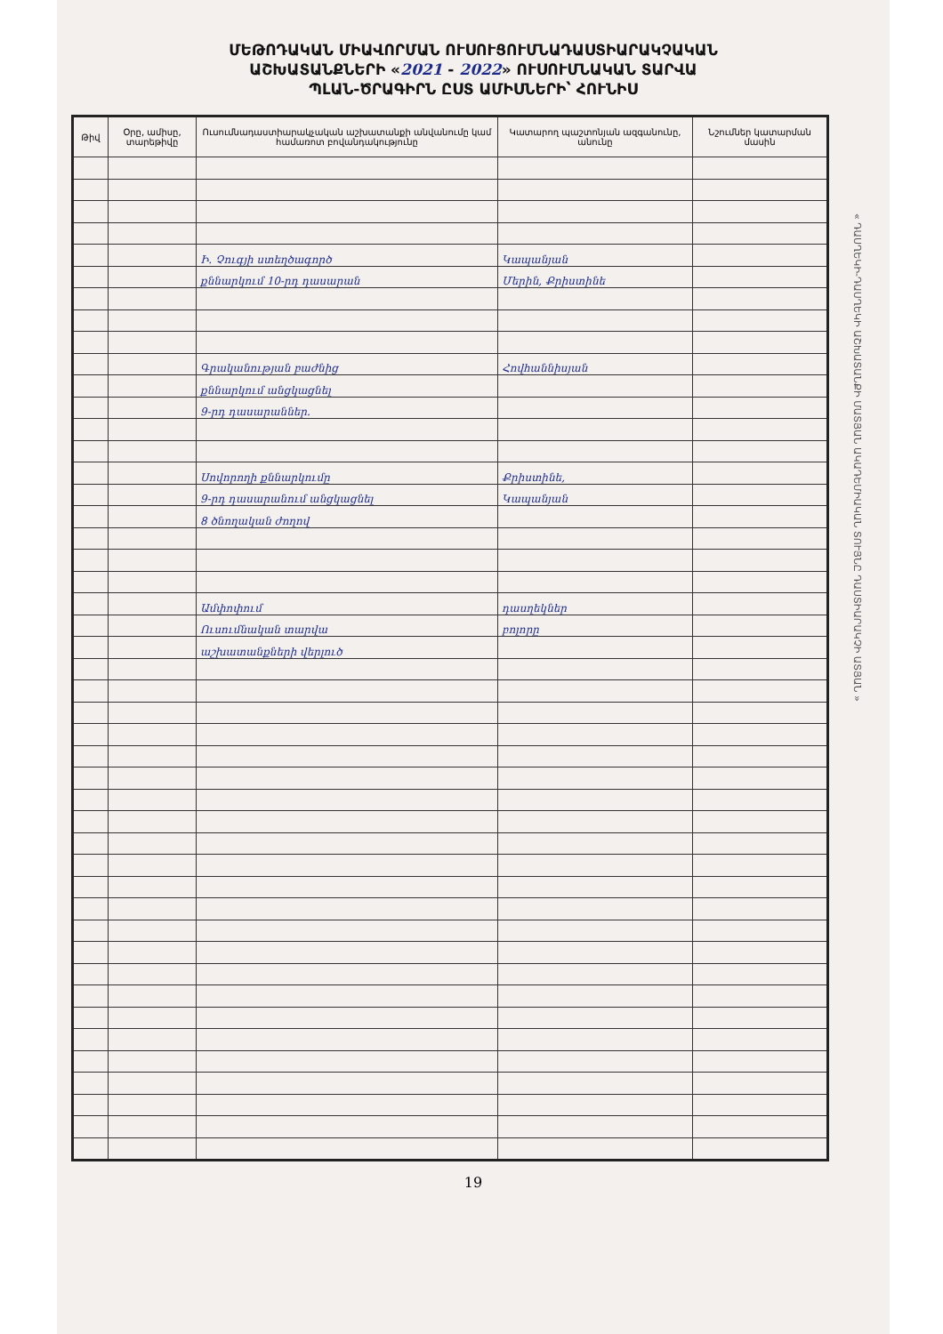ՄԵԹՈԴԱԿԱՆ ՄԻԱՎՈՐՄԱՆ ՈՒՍՈՒՑՈՒՄՆԱԴԱՍՏԻԱՐԱԿՉԱԿԱՆ
ԱՇԽԱՏԱՆՔՆԵՐԻ «2021 - 2022» ՈՒՍՈՒՄՆԱԿԱՆ ՏԱՐՎԱ
ՊԼԱՆ-ԾՐԱԳԻՐՆ ԸՍՏ ԱՄԻՍՆԵՐԻ՝ ՀՈՒՆԻՍ
« ԴԱՍՂԵԿԻ-ԴԱՍՂԵԿԻ ԱՇԽԱՏԱՆՔԻ ՄԱՏՅԱՆ ԱԿԱԴԵՄԻԱԿԱՆ ՏՈՒՅՆԸ ԴԱՍՏԻԱՐԱԿՉԻ ԱՏՅԱՆ »
| Թիվ | Օրը, ամիսը, տարեթիվը | Ուսումնադաստիարակչական աշխատանքի անվանումը կամ համառոտ բովանդակությունը | Կատարող պաշտոնյան ազգանունը, անունը | Նշումներ կատարման մասին |
| --- | --- | --- | --- | --- |
| | | Ի. Չուգյի ստեղծագործ | Կապանյան | |
| | | քննարկում 10-րդ դասարան | Մերին, Քրիստինե | |
| | | Գրականության բաժնից | Հովհաննիսյան | |
| | | քննարկում անցկացնել | | |
| | | 9-րդ դասարաններ. | | |
| | | Սովորողի քննարկումը | Քրիստինե, | |
| | | 9-րդ դասարանում անցկացնել | Կապանյան | |
| | | 8 ծնողական ժողով | | |
| | | Ամփոփում | դասղեկներ | |
| | | Ուսումնական տարվա | բոլորը | |
| | | աշխատանքների վերլուծ | | |
19